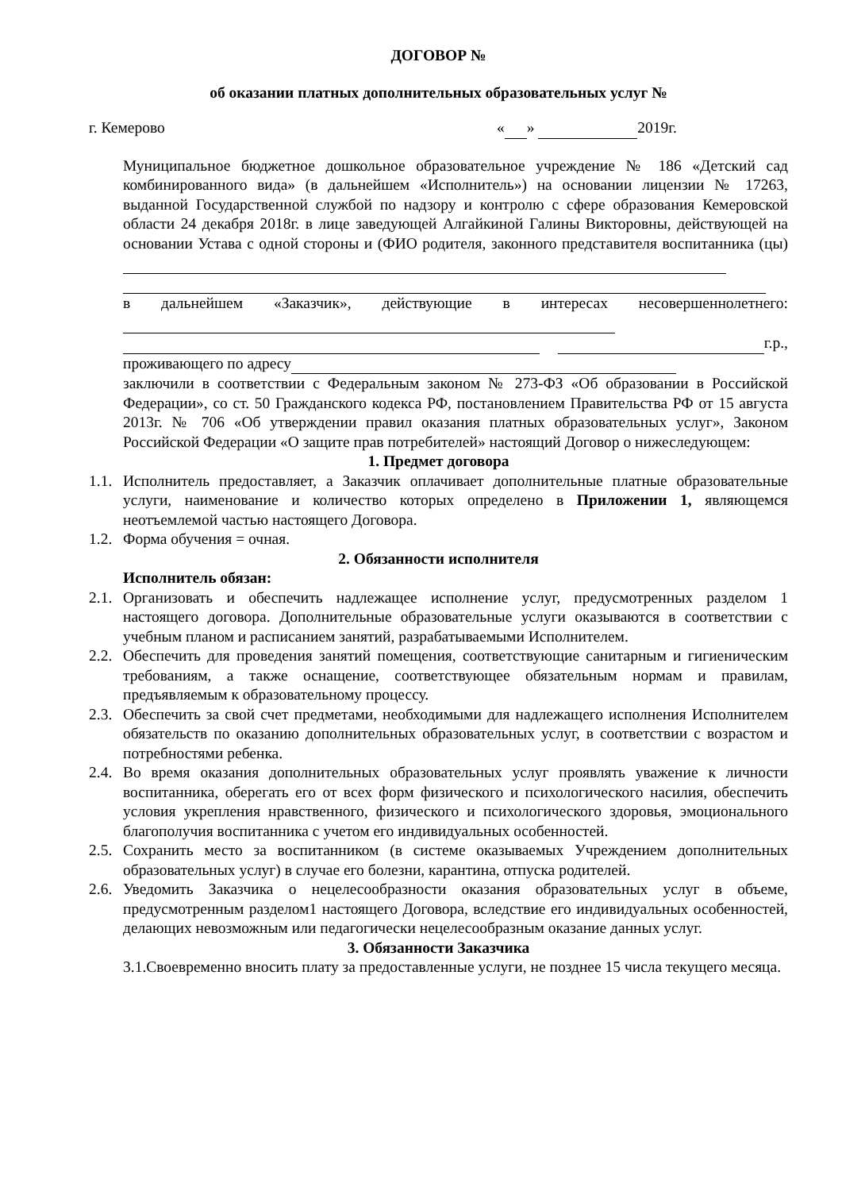ДОГОВОР №
об оказании платных дополнительных образовательных услуг №
г. Кемерово « » 2019г.
Муниципальное бюджетное дошкольное образовательное учреждение № 186 «Детский сад комбинированного вида» (в дальнейшем «Исполнитель») на основании лицензии № 17263, выданной Государственной службой по надзору и контролю с сфере образования Кемеровской области 24 декабря 2018г. в лице заведующей Алгайкиной Галины Викторовны, действующей на основании Устава с одной стороны и (ФИО родителя, законного представителя воспитанника (цы)
в дальнейшем «Заказчик», действующие в интересах несовершеннолетнего:
г.р., проживающего по адресу
заключили в соответствии с Федеральным законом № 273-ФЗ «Об образовании в Российской Федерации», со ст. 50 Гражданского кодекса РФ, постановлением Правительства РФ от 15 августа 2013г. № 706 «Об утверждении правил оказания платных образовательных услуг», Законом Российской Федерации «О защите прав потребителей» настоящий Договор о нижеследующем:
1. Предмет договора
1.1.
Исполнитель предоставляет, а Заказчик оплачивает дополнительные платные образовательные услуги, наименование и количество которых определено в Приложении 1, являющемся неотъемлемой частью настоящего Договора.
1.2.
Форма обучения = очная.
2. Обязанности исполнителя
Исполнитель обязан:
2.1.
Организовать и обеспечить надлежащее исполнение услуг, предусмотренных разделом 1 настоящего договора. Дополнительные образовательные услуги оказываются в соответствии с учебным планом и расписанием занятий, разрабатываемыми Исполнителем.
2.2.
Обеспечить для проведения занятий помещения, соответствующие санитарным и гигиеническим требованиям, а также оснащение, соответствующее обязательным нормам и правилам, предъявляемым к образовательному процессу.
2.3.
Обеспечить за свой счет предметами, необходимыми для надлежащего исполнения Исполнителем обязательств по оказанию дополнительных образовательных услуг, в соответствии с возрастом и потребностями ребенка.
2.4.
Во время оказания дополнительных образовательных услуг проявлять уважение к личности воспитанника, оберегать его от всех форм физического и психологического насилия, обеспечить условия укрепления нравственного, физического и психологического здоровья, эмоционального благополучия воспитанника с учетом его индивидуальных особенностей.
2.5.
Сохранить место за воспитанником (в системе оказываемых Учреждением дополнительных образовательных услуг) в случае его болезни, карантина, отпуска родителей.
2.6.
Уведомить Заказчика о нецелесообразности оказания образовательных услуг в объеме, предусмотренным разделом1 настоящего Договора, вследствие его индивидуальных особенностей, делающих невозможным или педагогически нецелесообразным оказание данных услуг.
3. Обязанности Заказчика
3.1.Своевременно вносить плату за предоставленные услуги, не позднее 15 числа текущего месяца.